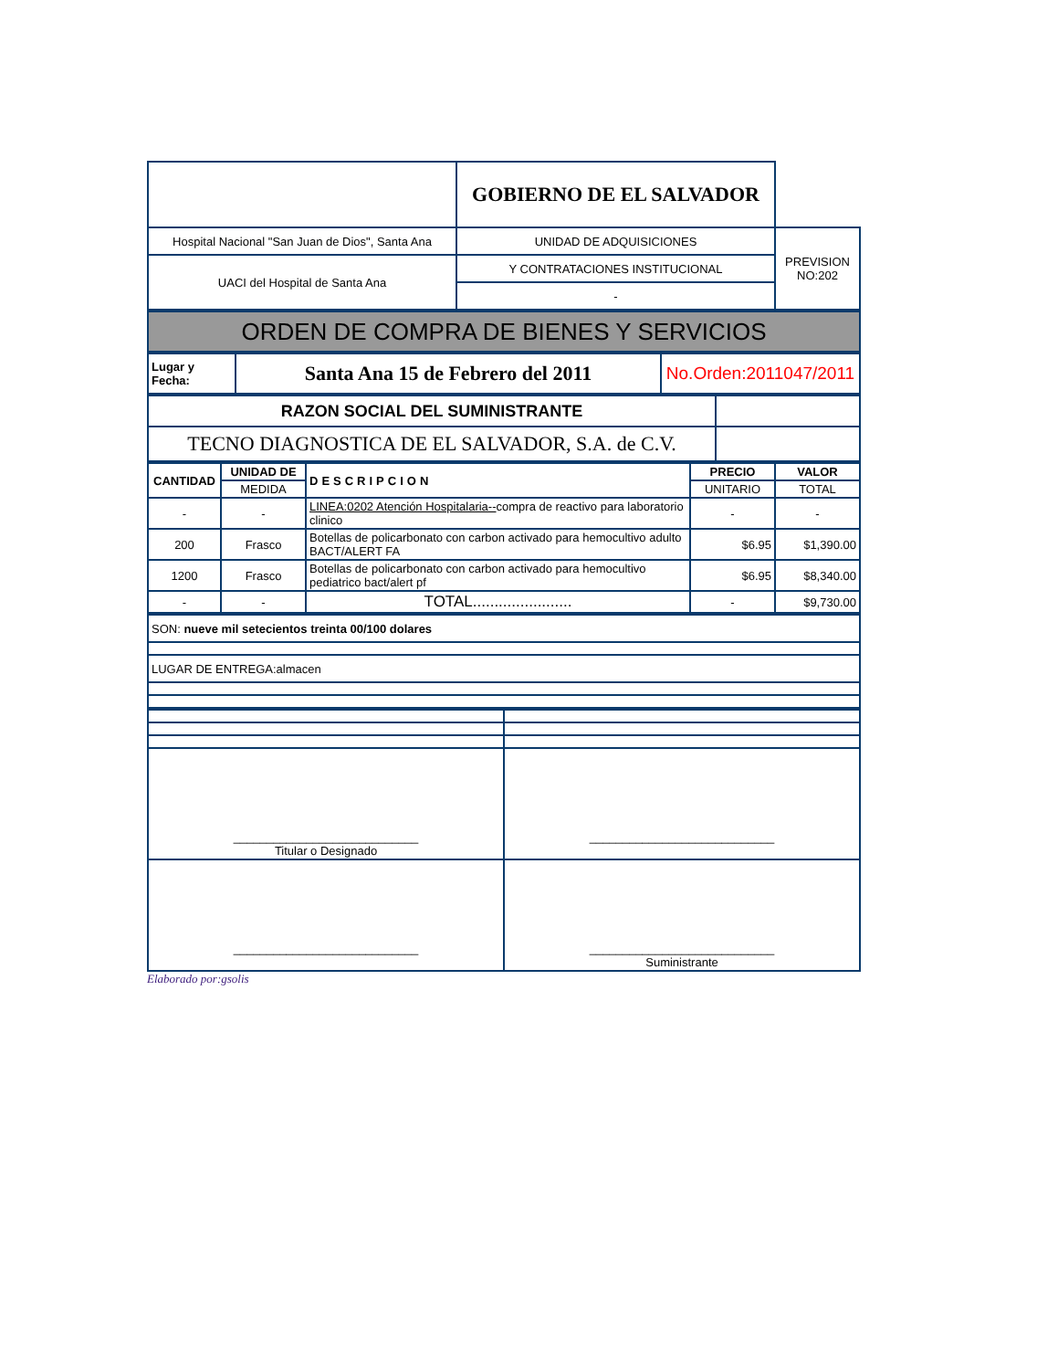| | GOBIERNO DE EL SALVADOR | |
| Hospital Nacional "San Juan de Dios", Santa Ana | UNIDAD DE ADQUISICIONES | PREVISION NO:202 |
| UACI del Hospital de Santa Ana | Y CONTRATACIONES INSTITUCIONAL | |
| | - | |
| ORDEN DE COMPRA DE BIENES Y SERVICIOS |
| Lugar y Fecha: | Santa Ana 15 de Febrero del 2011 | No.Orden:2011047/2011 |
| RAZON SOCIAL DEL SUMINISTRANTE | |
| TECNO DIAGNOSTICA DE EL SALVADOR, S.A. de C.V. | |
| CANTIDAD | UNIDAD DE | DESCRIPCION | PRECIO | VALOR |
| --- | --- | --- | --- | --- |
| | MEDIDA | | UNITARIO | TOTAL |
| - | - | LINEA:0202 Atención Hospitalaria-- compra de reactivo para laboratorio clinico | - | - |
| 200 | Frasco | Botellas de policarbonato con carbon activado para hemocultivo adulto BACT/ALERT FA | $6.95 | $1,390.00 |
| 1200 | Frasco | Botellas de policarbonato con carbon activado para hemocultivo pediatrico bact/alert pf | $6.95 | $8,340.00 |
| - | - | TOTAL....................... | - | $9,730.00 |
| SON: nueve mil setecientos treinta 00/100 dolares |
| LUGAR DE ENTREGA:almacen |
| ____________________________ Titular o Designado | ____________________________ |
| ____________________________ | ____________________________ Suministrante |
Elaborado por:gsolis